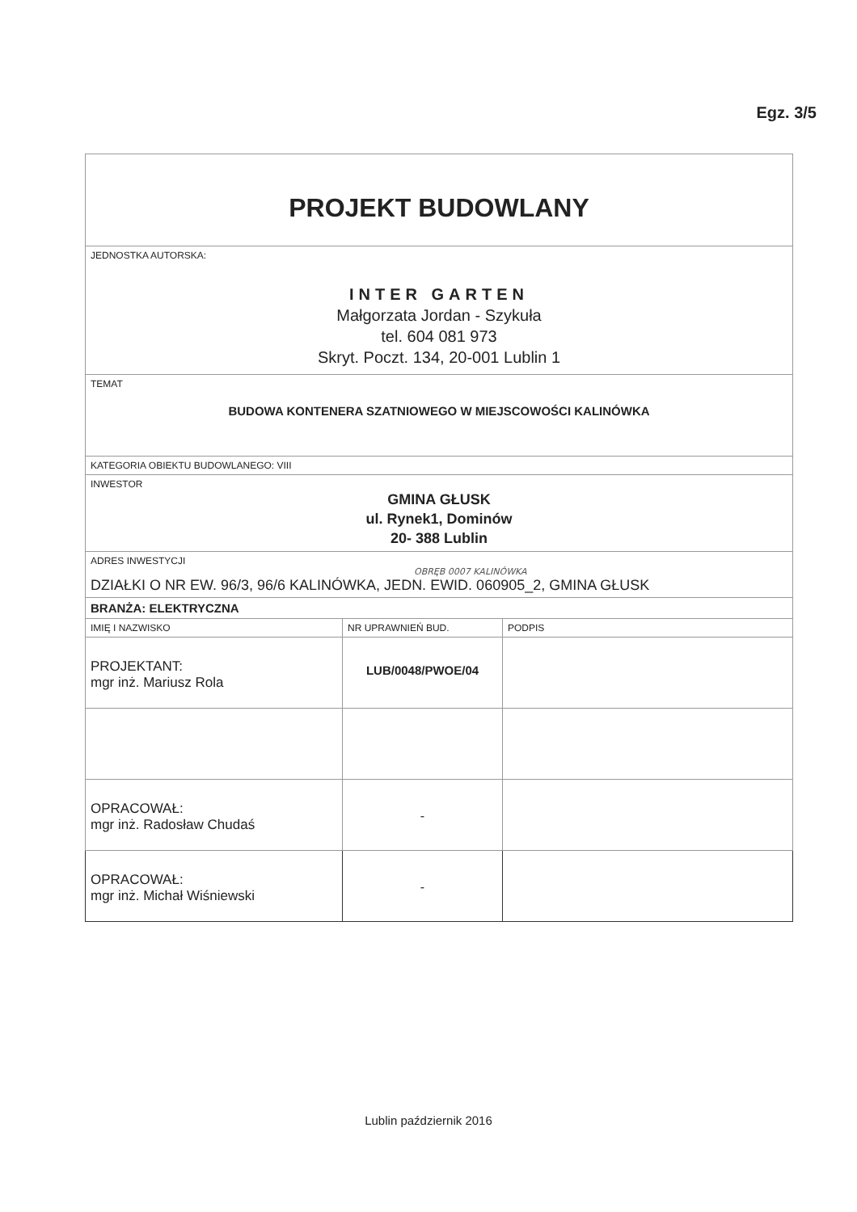Egz. 3/5
| PROJEKT BUDOWLANY | | |
| JEDNOSTKA AUTORSKA: INTER GARTEN Małgorzata Jordan - Szykuła tel. 604 081 973 Skryt. Poczt. 134, 20-001 Lublin 1 | | |
| TEMAT BUDOWA KONTENERA SZATNIOWEGO W MIEJSCOWOŚCI KALINÓWKA | | |
| KATEGORIA OBIEKTU BUDOWLANEGO: VIII | | |
| INWESTOR GMINA GŁUSK ul. Rynek1, Dominów 20- 388 Lublin | | |
| ADRES INWESTYCJI OBRĘB 0007 KALINÓWKA DZIAŁKI O NR EW. 96/3, 96/6 KALINÓWKA, JEDN. EWID. 060905_2, GMINA GŁUSK | | |
| BRANŻA: ELEKTRYCZNA | | |
| IMIĘ I NAZWISKO | NR UPRAWNIEŃ BUD. | PODPIS |
| PROJEKTANT: mgr inż. Mariusz Rola | LUB/0048/PWOE/04 | |
| OPRACOWAŁ: mgr inż. Radosław Chudaś | - | |
| OPRACOWAŁ: mgr inż. Michał Wiśniewski | - | |
Lublin październik 2016